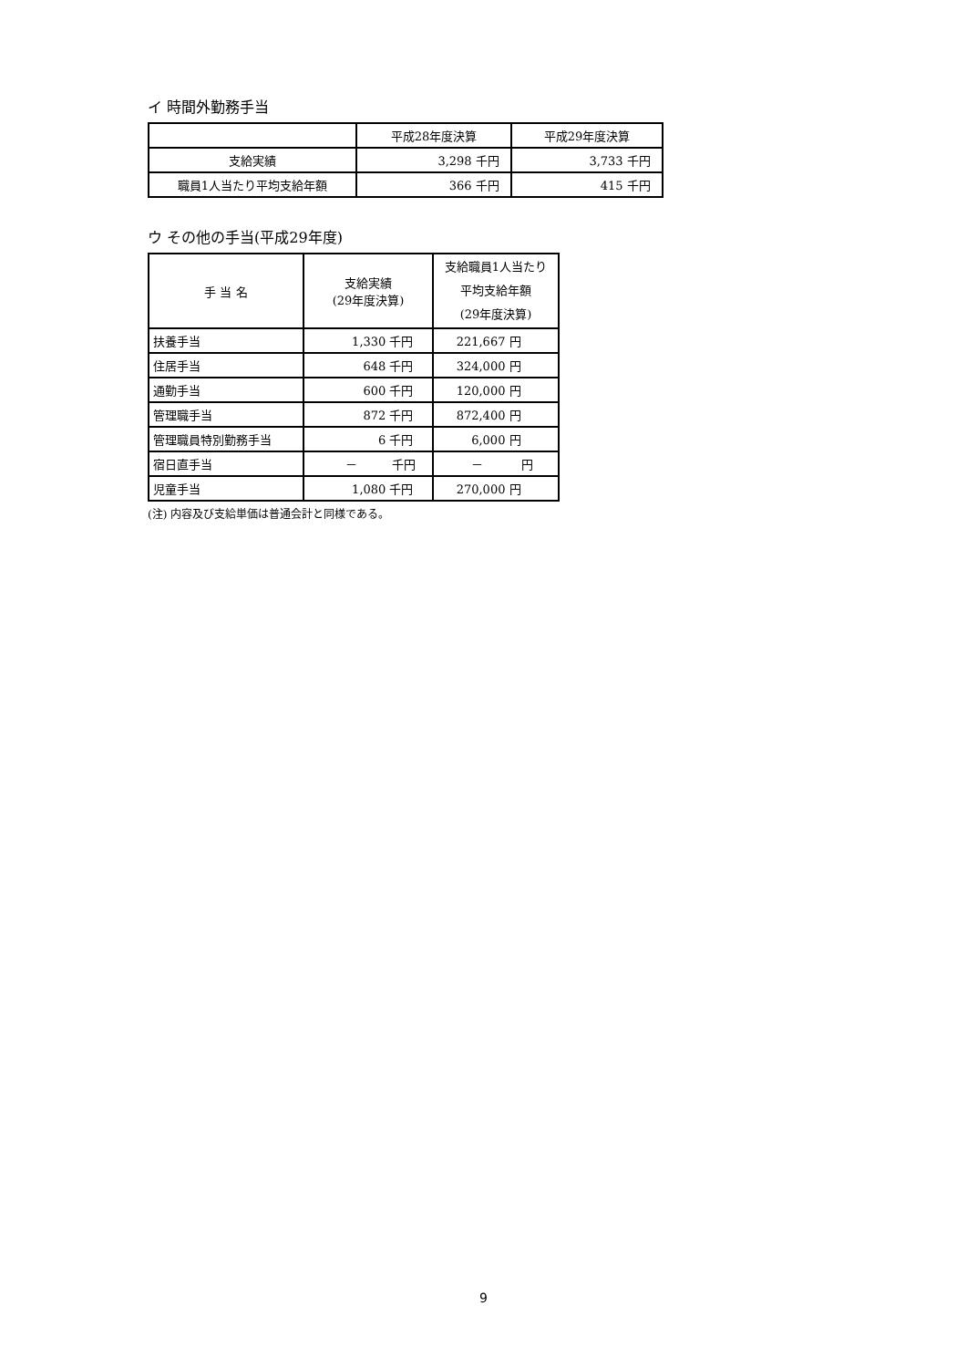イ 時間外勤務手当
| | 平成28年度決算 | 平成29年度決算 |
| --- | --- | --- |
| 支給実績 | 3,298 千円 | 3,733 千円 |
| 職員1人当たり平均支給年額 | 366 千円 | 415 千円 |
ウ その他の手当(平成29年度)
| 手 当 名 | 支給実績 (29年度決算) | 支給職員1人当たり 平均支給年額 (29年度決算) |
| --- | --- | --- |
| 扶養手当 | 1,330 千円 | 221,667 円 |
| 住居手当 | 648 千円 | 324,000 円 |
| 通勤手当 | 600 千円 | 120,000 円 |
| 管理職手当 | 872 千円 | 872,400 円 |
| 管理職員特別勤務手当 | 6 千円 | 6,000 円 |
| 宿日直手当 | － 千円 | － 円 |
| 児童手当 | 1,080 千円 | 270,000 円 |
(注) 内容及び支給単価は普通会計と同様である。
9